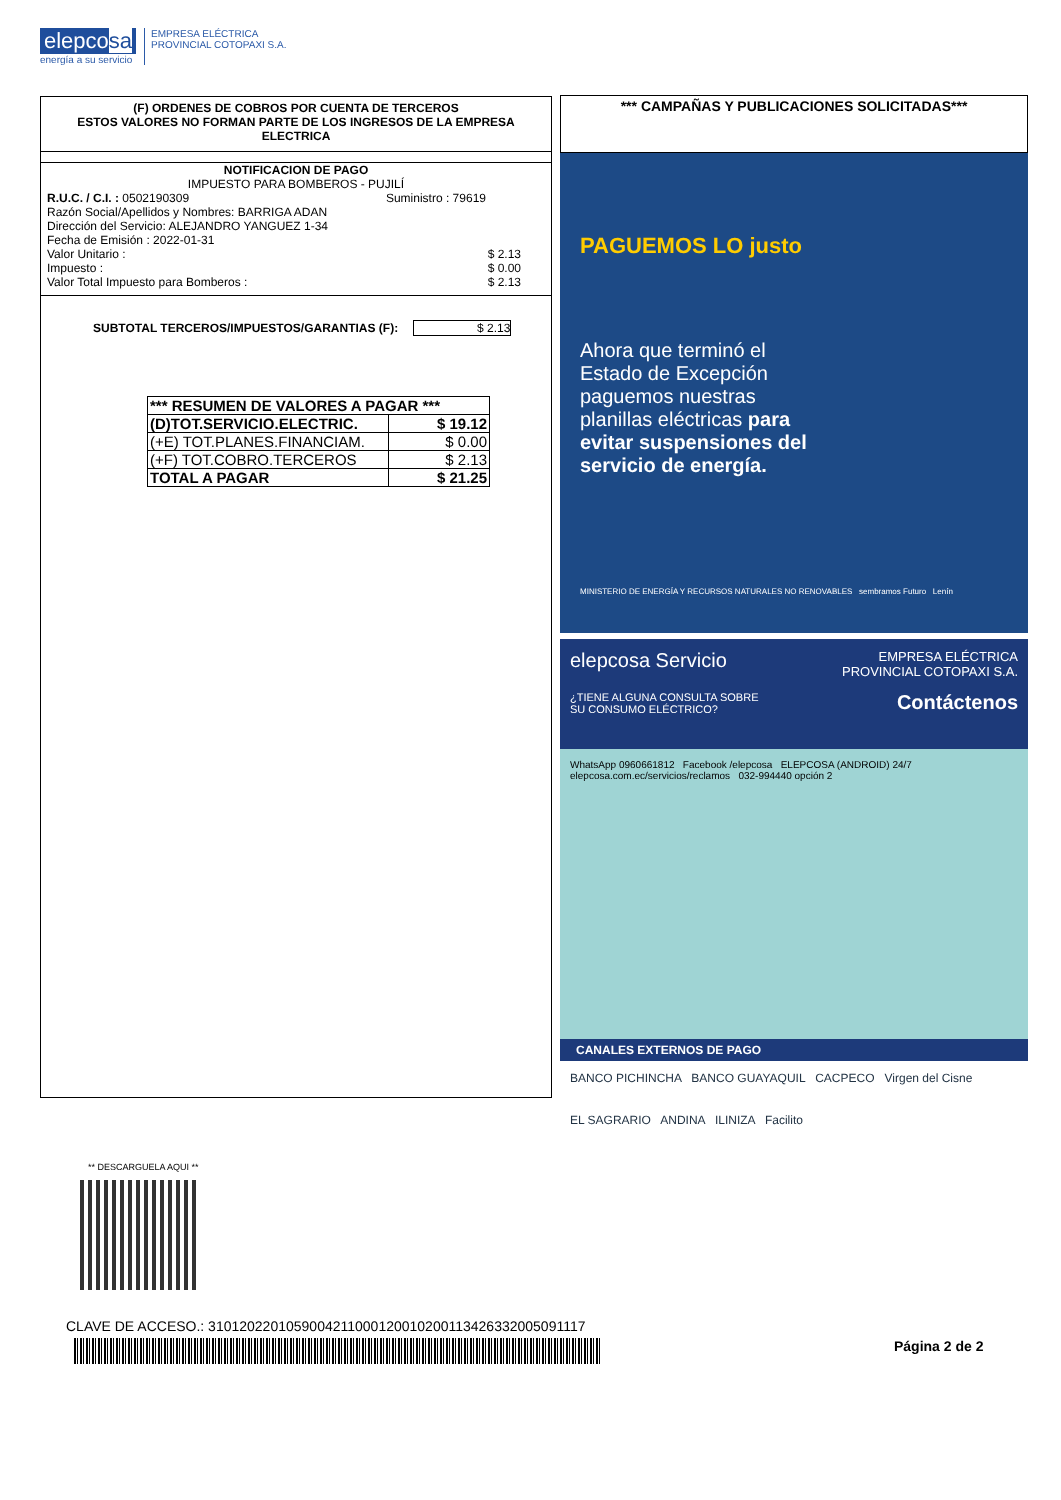elepcosa
energía a su servicio
EMPRESA ELÉCTRICA
PROVINCIAL COTOPAXI S.A.
(F) ORDENES DE COBROS POR CUENTA DE TERCEROS
ESTOS VALORES NO FORMAN PARTE DE LOS INGRESOS DE LA EMPRESA ELECTRICA
NOTIFICACION DE PAGO
IMPUESTO PARA BOMBEROS - PUJILÍ
R.U.C. / C.I. : 0502190309 Suministro : 79619
Razón Social/Apellidos y Nombres: BARRIGA ADAN
Dirección del Servicio: ALEJANDRO YANGUEZ 1-34
Fecha de Emisión : 2022-01-31
Valor Unitario : $ 2.13
Impuesto : $ 0.00
Valor Total Impuesto para Bomberos : $ 2.13
SUBTOTAL TERCEROS/IMPUESTOS/GARANTIAS (F): $ 2.13
| *** RESUMEN DE VALORES A PAGAR *** | |
| (D)TOT.SERVICIO.ELECTRIC. | $ 19.12 |
| (+E) TOT.PLANES.FINANCIAM. | $ 0.00 |
| (+F) TOT.COBRO.TERCEROS | $ 2.13 |
| TOTAL A PAGAR | $ 21.25 |
*** CAMPAÑAS Y PUBLICACIONES SOLICITADAS***
PAGUEMOS LO justo
Ahora que terminó el Estado de Excepción paguemos nuestras planillas eléctricas para evitar suspensiones del servicio de energía.
MINISTERIO DE ENERGÍA Y RECURSOS NATURALES NO RENOVABLES sembramos Futuro Lenín
elepcosa Servicio EMPRESA ELÉCTRICA
PROVINCIAL COTOPAXI S.A.
¿TIENE ALGUNA CONSULTA SOBRE
SU CONSUMO ELÉCTRICO? Contáctenos
WhatsApp 0960661812 Facebook /elepcosa ELEPCOSA (ANDROID) 24/7 elepcosa.com.ec/servicios/reclamos 032-994440 opción 2
CANALES EXTERNOS DE PAGO
BANCO PICHINCHA BANCO GUAYAQUIL CACPECO Virgen del Cisne
EL SAGRARIO ANDINA ILINIZA Facilito
** DESCARGUELA AQUI **
CLAVE DE ACCESO.: 3101202201059004211000120010200113426332005091117
Página 2 de 2